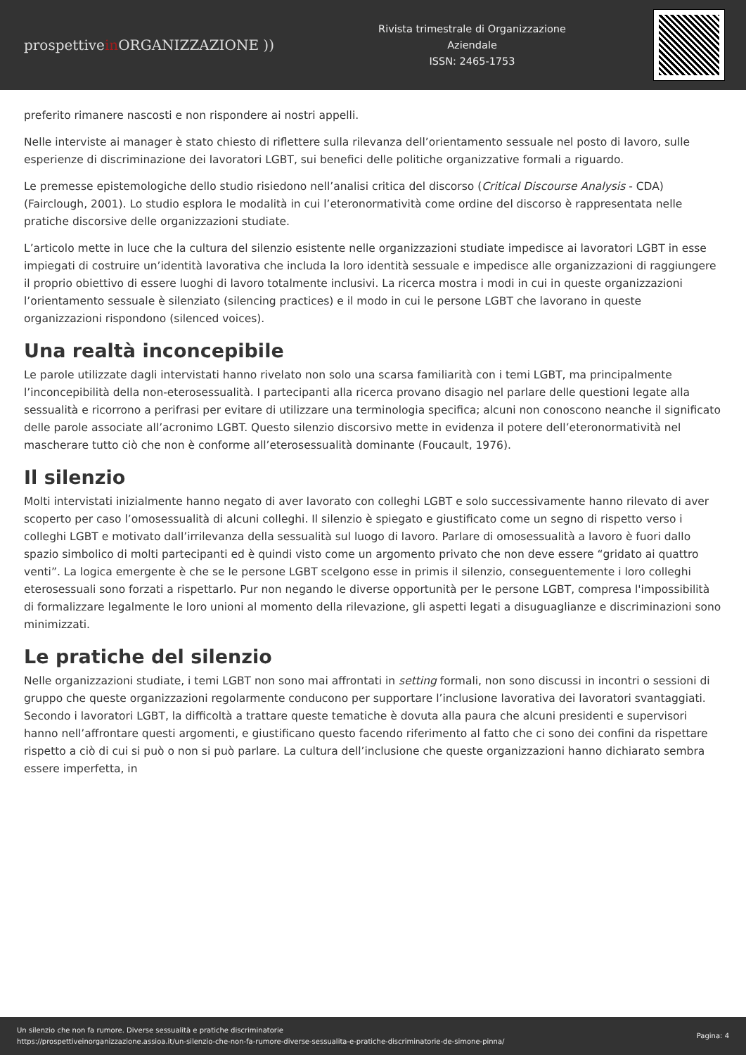prospettivein ORGANIZZAZIONE ))
Rivista trimestrale di Organizzazione
Aziendale
ISSN: 2465-1753
preferito rimanere nascosti e non rispondere ai nostri appelli.
Nelle interviste ai manager è stato chiesto di riflettere sulla rilevanza dell’orientamento sessuale nel posto di lavoro, sulle esperienze di discriminazione dei lavoratori LGBT, sui benefici delle politiche organizzative formali a riguardo.
Le premesse epistemologiche dello studio risiedono nell’analisi critica del discorso (Critical Discourse Analysis - CDA) (Fairclough, 2001). Lo studio esplora le modalità in cui l’eteronormatività come ordine del discorso è rappresentata nelle pratiche discorsive delle organizzazioni studiate.
L’articolo mette in luce che la cultura del silenzio esistente nelle organizzazioni studiate impedisce ai lavoratori LGBT in esse impiegati di costruire un’identità lavorativa che includa la loro identità sessuale e impedisce alle organizzazioni di raggiungere il proprio obiettivo di essere luoghi di lavoro totalmente inclusivi. La ricerca mostra i modi in cui in queste organizzazioni l’orientamento sessuale è silenziato (silencing practices) e il modo in cui le persone LGBT che lavorano in queste organizzazioni rispondono (silenced voices).
Una realtà inconcepibile
Le parole utilizzate dagli intervistati hanno rivelato non solo una scarsa familiarità con i temi LGBT, ma principalmente l’inconcepibilità della non-eterosessualità. I partecipanti alla ricerca provano disagio nel parlare delle questioni legate alla sessualità e ricorrono a perifrasi per evitare di utilizzare una terminologia specifica; alcuni non conoscono neanche il significato delle parole associate all’acronimo LGBT. Questo silenzio discorsivo mette in evidenza il potere dell’eteronormatività nel mascherare tutto ciò che non è conforme all’eterosessualità dominante (Foucault, 1976).
Il silenzio
Molti intervistati inizialmente hanno negato di aver lavorato con colleghi LGBT e solo successivamente hanno rilevato di aver scoperto per caso l’omosessualità di alcuni colleghi. Il silenzio è spiegato e giustificato come un segno di rispetto verso i colleghi LGBT e motivato dall’irrilevanza della sessualità sul luogo di lavoro. Parlare di omosessualità a lavoro è fuori dallo spazio simbolico di molti partecipanti ed è quindi visto come un argomento privato che non deve essere “gridato ai quattro venti”. La logica emergente è che se le persone LGBT scelgono esse in primis il silenzio, conseguentemente i loro colleghi eterosessuali sono forzati a rispettarlo. Pur non negando le diverse opportunità per le persone LGBT, compresa l'impossibilità di formalizzare legalmente le loro unioni al momento della rilevazione, gli aspetti legati a disuguaglianze e discriminazioni sono minimizzati.
Le pratiche del silenzio
Nelle organizzazioni studiate, i temi LGBT non sono mai affrontati in setting formali, non sono discussi in incontri o sessioni di gruppo che queste organizzazioni regolarmente conducono per supportare l’inclusione lavorativa dei lavoratori svantaggiati. Secondo i lavoratori LGBT, la difficoltà a trattare queste tematiche è dovuta alla paura che alcuni presidenti e supervisori hanno nell’affrontare questi argomenti, e giustificano questo facendo riferimento al fatto che ci sono dei confini da rispettare rispetto a ciò di cui si può o non si può parlare. La cultura dell’inclusione che queste organizzazioni hanno dichiarato sembra essere imperfetta, in
Un silenzio che non fa rumore. Diverse sessualità e pratiche discriminatorie
https://prospettiveinorganizzazione.assioa.it/un-silenzio-che-non-fa-rumore-diverse-sessualita-e-pratiche-discriminatorie-de-simone-pinna/
Pagina: 4